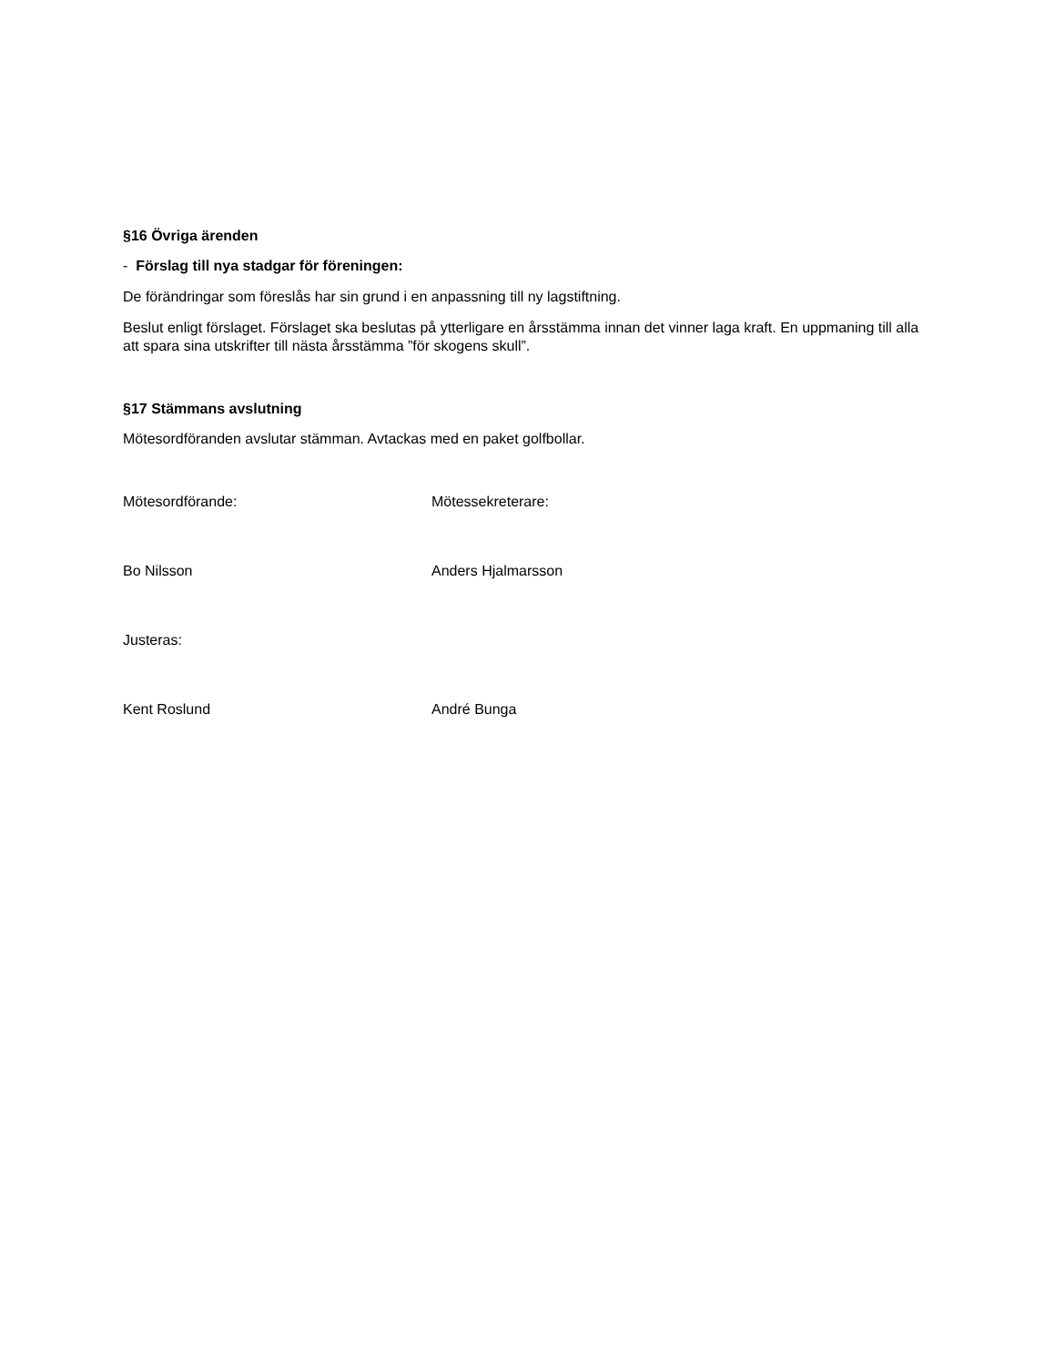§16 Övriga ärenden
- Förslag till nya stadgar för föreningen:
De förändringar som föreslås har sin grund i en anpassning till ny lagstiftning.
Beslut enligt förslaget. Förslaget ska beslutas på ytterligare en årsstämma innan det vinner laga kraft. En uppmaning till alla att spara sina utskrifter till nästa årsstämma ”för skogens skull”.
§17 Stämmans avslutning
Mötesordföranden avslutar stämman. Avtackas med en paket golfbollar.
Mötesordförande: Mötessekreterare:
Bo Nilsson Anders Hjalmarsson
Justeras:
Kent Roslund André Bunga